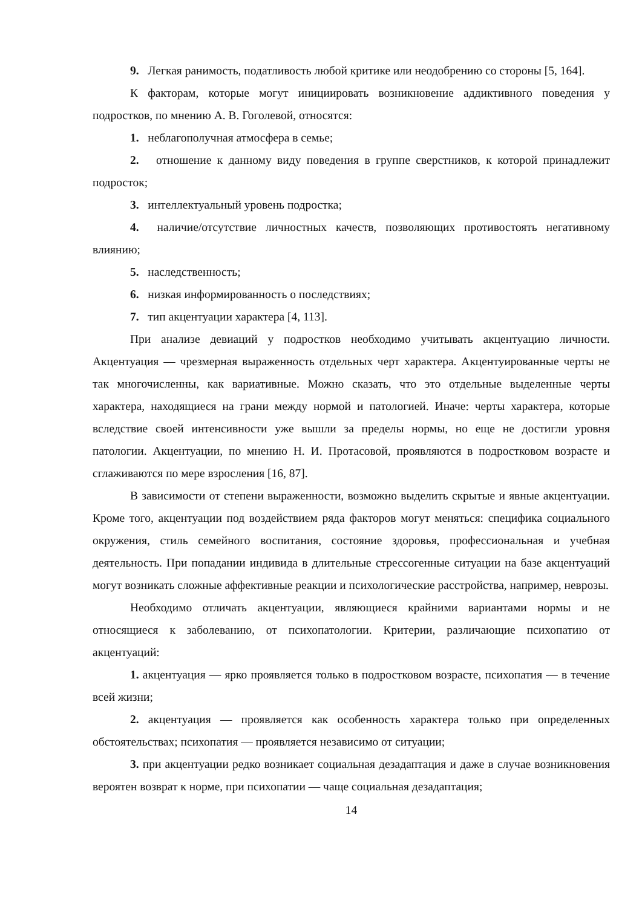9. Легкая ранимость, податливость любой критике или неодобрению со стороны [5, 164].
К факторам, которые могут инициировать возникновение аддиктивного поведения у подростков, по мнению А. В. Гоголевой, относятся:
1. неблагополучная атмосфера в семье;
2. отношение к данному виду поведения в группе сверстников, к которой принадлежит подросток;
3. интеллектуальный уровень подростка;
4. наличие/отсутствие личностных качеств, позволяющих противостоять негативному влиянию;
5. наследственность;
6. низкая информированность о последствиях;
7. тип акцентуации характера [4, 113].
При анализе девиаций у подростков необходимо учитывать акцентуацию личности. Акцентуация — чрезмерная выраженность отдельных черт характера. Акцентуированные черты не так многочисленны, как вариативные. Можно сказать, что это отдельные выделенные черты характера, находящиеся на грани между нормой и патологией. Иначе: черты характера, которые вследствие своей интенсивности уже вышли за пределы нормы, но еще не достигли уровня патологии. Акцентуации, по мнению Н. И. Протасовой, проявляются в подростковом возрасте и сглаживаются по мере взросления [16, 87].
В зависимости от степени выраженности, возможно выделить скрытые и явные акцентуации. Кроме того, акцентуации под воздействием ряда факторов могут меняться: специфика социального окружения, стиль семейного воспитания, состояние здоровья, профессиональная и учебная деятельность. При попадании индивида в длительные стрессогенные ситуации на базе акцентуаций могут возникать сложные аффективные реакции и психологические расстройства, например, неврозы.
Необходимо отличать акцентуации, являющиеся крайними вариантами нормы и не относящиеся к заболеванию, от психопатологии. Критерии, различающие психопатию от акцентуаций:
1. акцентуация — ярко проявляется только в подростковом возрасте, психопатия — в течение всей жизни;
2. акцентуация — проявляется как особенность характера только при определенных обстоятельствах; психопатия — проявляется независимо от ситуации;
3. при акцентуации редко возникает социальная дезадаптация и даже в случае возникновения вероятен возврат к норме, при психопатии — чаще социальная дезадаптация;
14